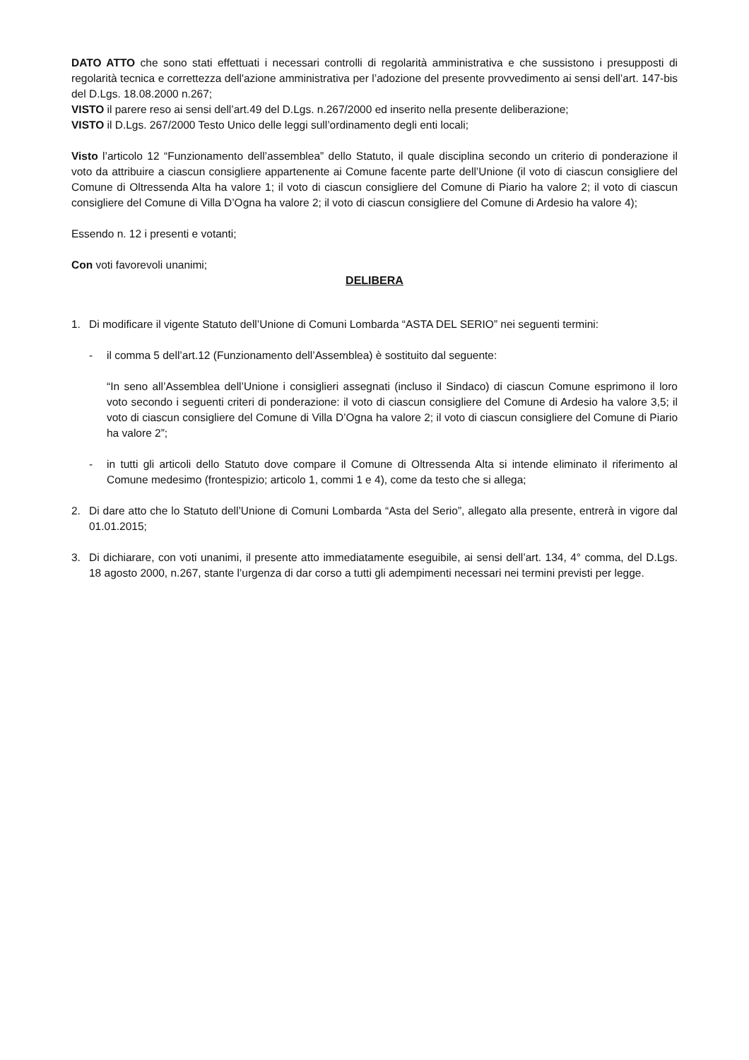DATO ATTO che sono stati effettuati i necessari controlli di regolarità amministrativa e che sussistono i presupposti di regolarità tecnica e correttezza dell'azione amministrativa per l’adozione del presente provvedimento ai sensi dell’art. 147-bis del D.Lgs. 18.08.2000 n.267;
VISTO il parere reso ai sensi dell’art.49 del D.Lgs. n.267/2000 ed inserito nella presente deliberazione;
VISTO il D.Lgs. 267/2000 Testo Unico delle leggi sull’ordinamento degli enti locali;
Visto l’articolo 12 “Funzionamento dell’assemblea” dello Statuto, il quale disciplina secondo un criterio di ponderazione il voto da attribuire a ciascun consigliere appartenente ai Comune facente parte dell’Unione (il voto di ciascun consigliere del Comune di Oltressenda Alta ha valore 1; il voto di ciascun consigliere del Comune di Piario ha valore 2; il voto di ciascun consigliere del Comune di Villa D’Ogna ha valore 2; il voto di ciascun consigliere del Comune di Ardesio ha valore 4);
Essendo n. 12 i presenti e votanti;
Con voti favorevoli unanimi;
DELIBERA
1. Di modificare il vigente Statuto dell’Unione di Comuni Lombarda “ASTA DEL SERIO” nei seguenti termini:
- il comma 5 dell’art.12 (Funzionamento dell’Assemblea) è sostituito dal seguente:
“In seno all’Assemblea dell’Unione i consiglieri assegnati (incluso il Sindaco) di ciascun Comune esprimono il loro voto secondo i seguenti criteri di ponderazione: il voto di ciascun consigliere del Comune di Ardesio ha valore 3,5; il voto di ciascun consigliere del Comune di Villa D’Ogna ha valore 2; il voto di ciascun consigliere del Comune di Piario ha valore 2”;
- in tutti gli articoli dello Statuto dove compare il Comune di Oltressenda Alta si intende eliminato il riferimento al Comune medesimo (frontespizio; articolo 1, commi 1 e 4), come da testo che si allega;
2. Di dare atto che lo Statuto dell’Unione di Comuni Lombarda “Asta del Serio”, allegato alla presente, entrerà in vigore dal 01.01.2015;
3. Di dichiarare, con voti unanimi, il presente atto immediatamente eseguibile, ai sensi dell’art. 134, 4° comma, del D.Lgs. 18 agosto 2000, n.267, stante l’urgenza di dar corso a tutti gli adempimenti necessari nei termini previsti per legge.